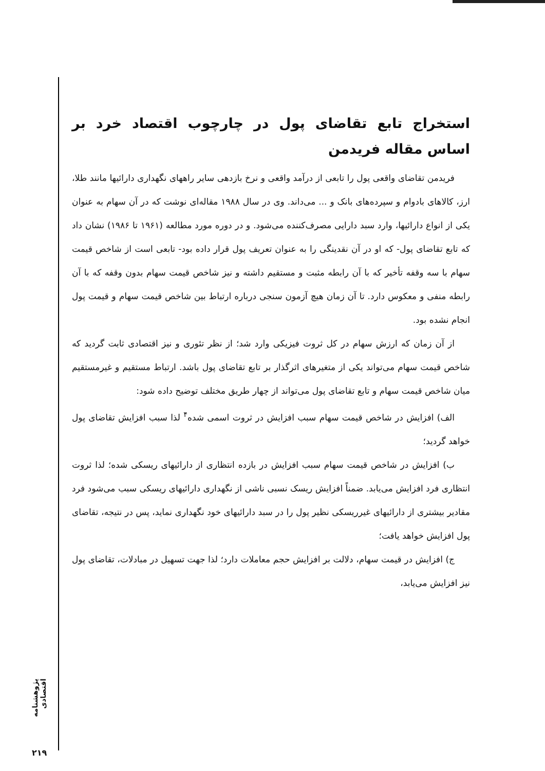استخراج تابع تقاضای پول در چارچوب اقتصاد خرد بر اساس مقاله فریدمن
فریدمن تقاضای واقعی پول را تابعی از درآمد واقعی و نرخ بازدهی سایر راههای نگهداری دارائیها مانند طلا، ارز، کالاهای بادوام و سپرده‌های بانک و ... می‌داند. وی در سال ۱۹۸۸ مقاله‌ای نوشت که در آن سهام به عنوان یکی از انواع دارائیها، وارد سبد دارایی مصرف‌کننده می‌شود. و در دوره مورد مطالعه (۱۹۶۱ تا ۱۹۸۶) نشان داد که تابع تقاضای پول- که او در آن نقدینگی را به عنوان تعریف پول قرار داده بود- تابعی است از شاخص قیمت سهام با سه وقفه تأخیر که با آن رابطه مثبت و مستقیم داشته و نیز شاخص قیمت سهام بدون وقفه که با آن رابطه منفی و معکوس دارد. تا آن زمان هیچ آزمون سنجی درباره ارتباط بین شاخص قیمت سهام و قیمت پول انجام نشده بود.
از آن زمان که ارزش سهام در کل ثروت فیزیکی وارد شد؛ از نظر تئوری و نیز اقتصادی ثابت گردید که شاخص قیمت سهام می‌تواند یکی از متغیرهای اثرگذار بر تابع تقاضای پول باشد. ارتباط مستقیم و غیرمستقیم میان شاخص قیمت سهام و تابع تقاضای پول می‌تواند از چهار طریق مختلف توضیح داده شود:
الف) افزایش در شاخص قیمت سهام سبب افزایش در ثروت اسمی شده<sup>۴</sup> لذا سبب افزایش تقاضای پول خواهد گردید؛
ب) افزایش در شاخص قیمت سهام سبب افزایش در بازده انتظاری از دارائیهای ریسکی شده؛ لذا ثروت انتظاری فرد افزایش می‌یابد. ضمناً افزایش ریسک نسبی ناشی از نگهداری دارائیهای ریسکی سبب می‌شود فرد مقادیر بیشتری از دارائیهای غیرریسکی نظیر پول را در سبد دارائیهای خود نگهداری نماید، پس در نتیجه، تقاضای پول افزایش خواهد یافت؛
ج) افزایش در قیمت سهام، دلالت بر افزایش حجم معاملات دارد؛ لذا جهت تسهیل در مبادلات، تقاضای پول نیز افزایش می‌یابد،
پژوهشنامه اقتصادی
۲۱۹